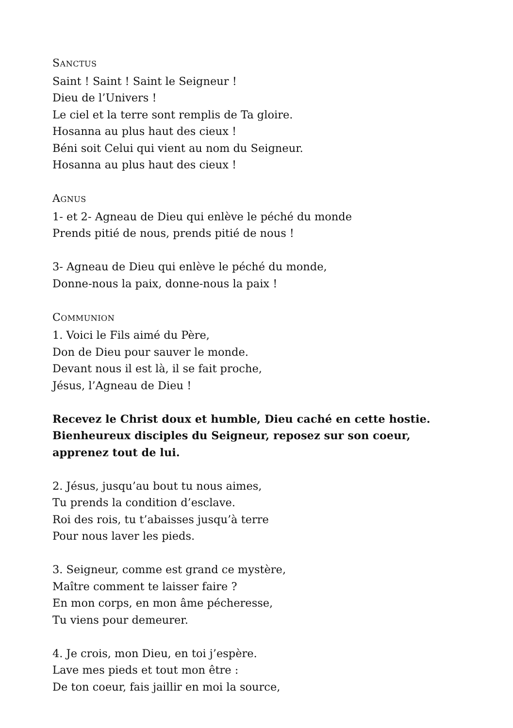SANCTUS
Saint ! Saint ! Saint le Seigneur !
Dieu de l’Univers !
Le ciel et la terre sont remplis de Ta gloire.
Hosanna au plus haut des cieux !
Béni soit Celui qui vient au nom du Seigneur.
Hosanna au plus haut des cieux !
AGNUS
1- et 2- Agneau de Dieu qui enlève le péché du monde
Prends pitié de nous, prends pitié de nous !
3- Agneau de Dieu qui enlève le péché du monde,
Donne-nous la paix, donne-nous la paix !
COMMUNION
1. Voici le Fils aimé du Père,
Don de Dieu pour sauver le monde.
Devant nous il est là, il se fait proche,
Jésus, l’Agneau de Dieu !
Recevez le Christ doux et humble, Dieu caché en cette hostie. Bienheureux disciples du Seigneur, reposez sur son coeur, apprenez tout de lui.
2. Jésus, jusqu’au bout tu nous aimes,
Tu prends la condition d’esclave.
Roi des rois, tu t’abaisses jusqu’à terre
Pour nous laver les pieds.
3. Seigneur, comme est grand ce mystère,
Maître comment te laisser faire ?
En mon corps, en mon âme pécheresse,
Tu viens pour demeurer.
4. Je crois, mon Dieu, en toi j’espère.
Lave mes pieds et tout mon être :
De ton coeur, fais jaillir en moi la source,